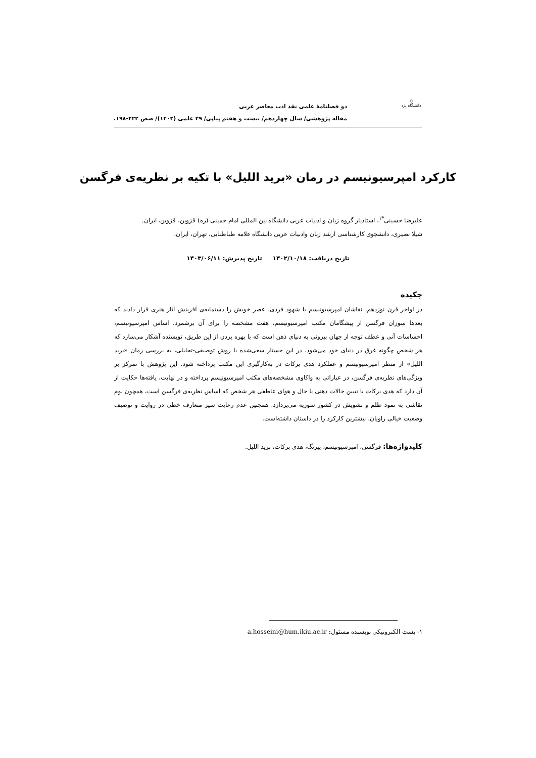◇
دانشگاه یزد
دو فصلنامهٔ علمی نقد ادب معاصر عربی
مقاله پژوهشی/ سال چهاردهم/ بیست و هفتم پیاپی/ ۲۹ علمی (۱۴۰۳)/ صص ۲۲۲-۱۹۸.
کارکرد امپرسیونیسم در رمان «برید اللیل» با تکیه بر نظریه‌ی فرگسن
علیرضا حسینی<sup>*۱</sup>، استادیار گروه زبان و ادبیات عربی دانشگاه بین المللی امام خمینی (ره) قزوین، قزوین، ایران.
شیلا نصیری، دانشجوی کارشناسی ارشد زبان وادبیات عربی دانشگاه علامه طباطبایی، تهران، ایران.
تاریخ دریافت: ۱۴۰۲/۱۰/۱۸ تاریخ پذیرش: ۱۴۰۳/۰۶/۱۱
چکیده
در اواخر قرن نوزدهم، نقاشان امپرسیونیسم با شهود فردی، عصر خویش را دستمایه‌ی آفرینش آثار هنری قرار دادند که بعدها سوزان فرگسن از پیشگامان مکتب امپرسیونیسم، هفت مشخصه را برای آن برشمرد. اساس امپرسیونیسم، احساسات آنی و عطف توجه از جهان بیرونی به دنیای ذهن است که با بهره بردن از این طریق، نویسنده آشکار می‌سازد که هر شخص چگونه غرق در دنیای خود می‌شود. در این جستار سعی‌شده با روش توصیفی-تحلیلی، به بررسی رمان «برید اللیل» از منظر امپرسیونیسم و عملکرد هدی برکات در به‌کارگیری این مکتب پرداخته شود. این پژوهش با تمرکز بر ویژگی‌های نظریه‌ی فرگسن، در عباراتی به واکاوی مشخصه‌های مکتب امپرسیونیسم پرداخته و در نهایت، یافته‌ها حکایت از آن دارد که هدی برکات با تبیین حالات ذهنی یا حال و هوای عاطفی هر شخص که اساس نظریه‌ی فرگسن است، همچون بوم نقاشی به نمود ظلم و تشویش در کشور سوریه می‌پردازد. همچنین عدم رعایت سیر متعارف خطی در روایت و توصیف وضعیت خیالی راویان، بیشترین کارکرد را در داستان داشته‌است.
کلیدواژه‌ها: فرگسن، امپرسیونیسم، پیرنگ، هدی برکات، برید اللیل.
۱- پست الکترونیکی نویسنده مسئول: a.hosseini@hum.ikiu.ac.ir